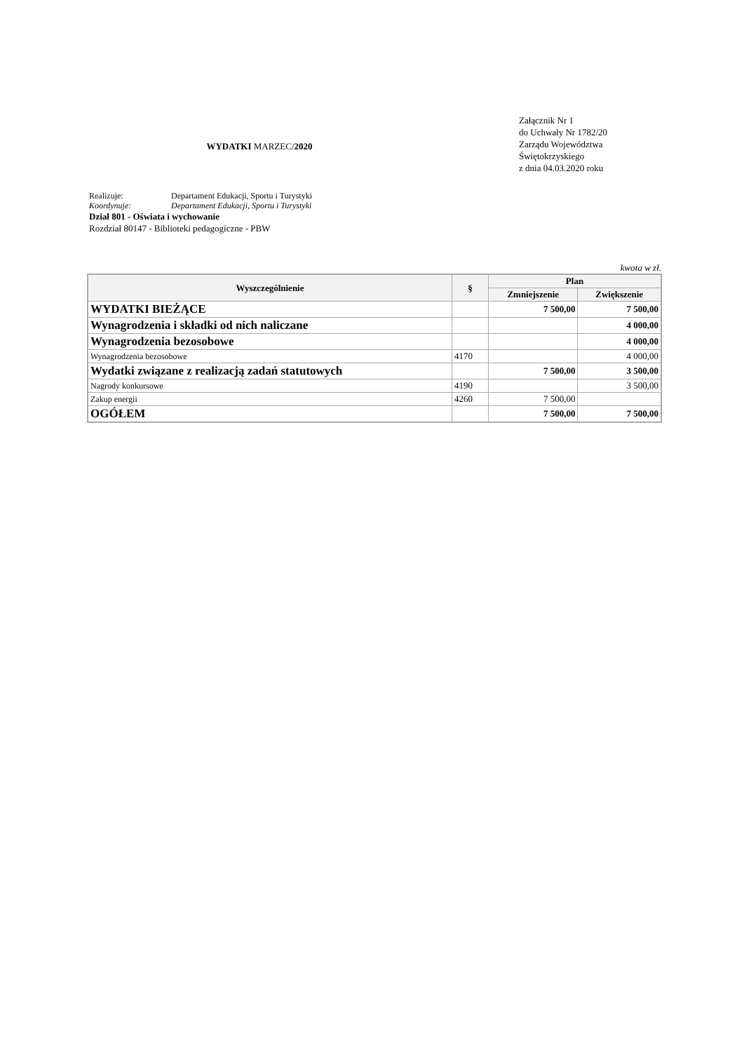WYDATKI MARZEC/2020
Załącznik Nr 1
do Uchwały Nr 1782/20
Zarządu Województwa
Świętokrzyskiego
z dnia 04.03.2020 roku
Realizuje: Departament Edukacji, Sportu i Turystyki
Koordynuje: Departament Edukacji, Sportu i Turystyki
Dział 801 - Oświata i wychowanie
Rozdział 80147 - Biblioteki pedagogiczne - PBW
kwota w zł.
| Wyszczególnienie | § | Plan | |
| --- | --- | --- | --- |
| | | Zmniejszenie | Zwiększenie |
| WYDATKI BIEŻĄCE | | 7 500,00 | 7 500,00 |
| Wynagrodzenia i składki od nich naliczane | | | 4 000,00 |
| Wynagrodzenia bezosobowe | | | 4 000,00 |
| Wynagrodzenia bezosobowe | 4170 | | 4 000,00 |
| Wydatki związane z realizacją zadań statutowych | | 7 500,00 | 3 500,00 |
| Nagrody konkursowe | 4190 | | 3 500,00 |
| Zakup energii | 4260 | 7 500,00 | |
| OGÓŁEM | | 7 500,00 | 7 500,00 |